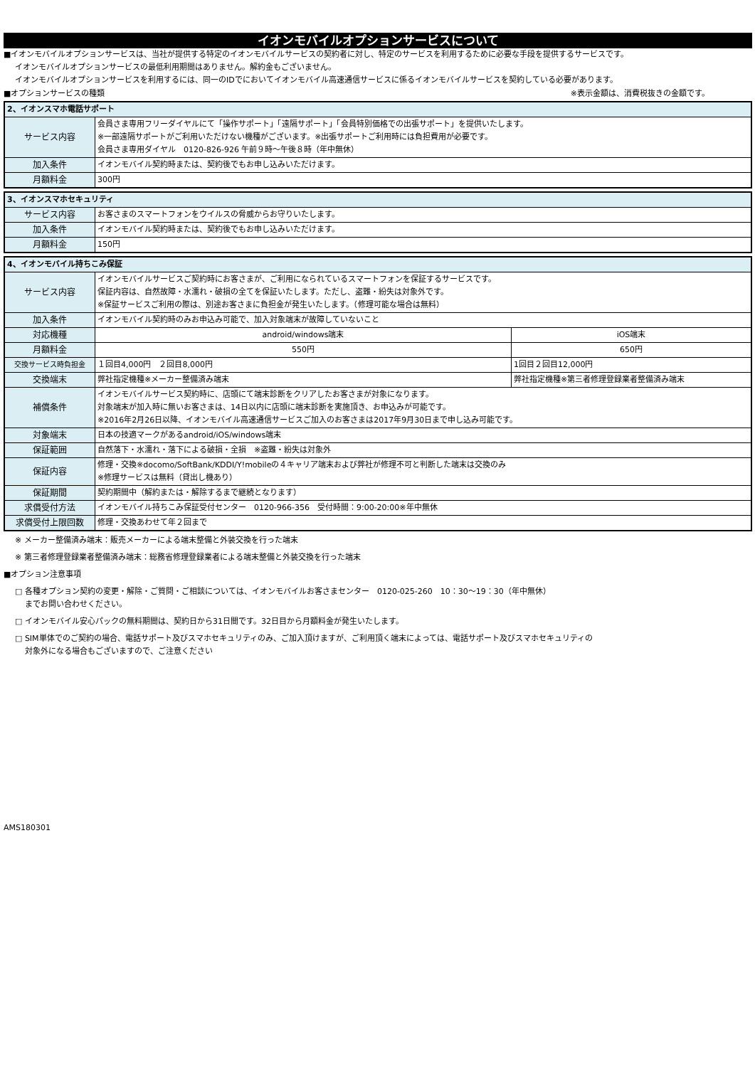イオンモバイルオプションサービスについて
■イオンモバイルオプションサービスは、当社が提供する特定のイオンモバイルサービスの契約者に対し、特定のサービスを利用するために必要な手段を提供するサービスです。
イオンモバイルオプションサービスの最低利用期間はありません。解約金もございません。
イオンモバイルオプションサービスを利用するには、同一のIDでにおいてイオンモバイル高速通信サービスに係るイオンモバイルサービスを契約している必要があります。
■オプションサービスの種類 ※表示金額は、消費税抜きの金額です。
| 2、イオンスマホ電話サポート | |
| サービス内容 | 会員さま専用フリーダイヤルにて「操作サポート」「遠隔サポート」「会員特別価格での出張サポート」を提供いたします。 ※一部遠隔サポートがご利用いただけない機種がございます。※出張サポートご利用時には負担費用が必要です。 会員さま専用ダイヤル 0120-826-926 午前９時～午後８時（年中無休） |
| 加入条件 | イオンモバイル契約時または、契約後でもお申し込みいただけます。 |
| 月額料金 | 300円 |
| 3、イオンスマホセキュリティ | |
| サービス内容 | お客さまのスマートフォンをウイルスの脅威からお守りいたします。 |
| 加入条件 | イオンモバイル契約時または、契約後でもお申し込みいただけます。 |
| 月額料金 | 150円 |
| 4、イオンモバイル持ちこみ保証 | | |
| サービス内容 | イオンモバイルサービスご契約時にお客さまが、ご利用になられているスマートフォンを保証するサービスです。 保証内容は、自然故障・水濡れ・破損の全てを保証いたします。ただし、盗難・紛失は対象外です。 ※保証サービスご利用の際は、別途お客さまに負担金が発生いたします。（修理可能な場合は無料） | |
| 加入条件 | イオンモバイル契約時のみお申込み可能で、加入対象端末が故障していないこと | |
| 対応機種 | android/windows端末 | iOS端末 |
| 月額料金 | 550円 | 650円 |
| 交換サービス時負担金 | １回目4,000円 ２回目8,000円 | 1回目２回目12,000円 |
| 交換端末 | 弊社指定機種※メーカー整備済み端末 | 弊社指定機種※第三者修理登録業者整備済み端末 |
| 補償条件 | イオンモバイルサービス契約時に、店頭にて端末診断をクリアしたお客さまが対象になります。 対象端末が加入時に無いお客さまは、14日以内に店頭に端末診断を実施頂き、お申込みが可能です。 ※2016年2月26日以降、イオンモバイル高速通信サービスご加入のお客さまは2017年9月30日まで申し込み可能です。 | |
| 対象端末 | 日本の技適マークがあるandroid/iOS/windows端末 | |
| 保証範囲 | 自然落下・水濡れ・落下による破損・全損 ※盗難・紛失は対象外 | |
| 保証内容 | 修理・交換※docomo/SoftBank/KDDI/Y!mobileの４キャリア端末および弊社が修理不可と判断した端末は交換のみ ※修理サービスは無料（貸出し機あり） | |
| 保証期間 | 契約期間中（解約または・解除するまで継続となります） | |
| 求償受付方法 | イオンモバイル持ちこみ保証受付センター 0120-966-356 受付時間：9:00-20:00※年中無休 | |
| 求償受付上限回数 | 修理・交換あわせて年２回まで | |
※ メーカー整備済み端末：販売メーカーによる端末整備と外装交換を行った端末
※ 第三者修理登録業者整備済み端末：総務省修理登録業者による端末整備と外装交換を行った端末
■オプション注意事項
□ 各種オプション契約の変更・解除・ご質問・ご相談については、イオンモバイルお客さまセンター　0120-025-260　10：30～19：30（年中無休）
　 までお問い合わせください。
□ イオンモバイル安心パックの無料期間は、契約日から31日間です。32日目から月額料金が発生いたします。
□ SIM単体でのご契約の場合、電話サポート及びスマホセキュリティのみ、ご加入頂けますが、ご利用頂く端末によっては、電話サポート及びスマホセキュリティの
　 対象外になる場合もございますので、ご注意ください
AMS180301